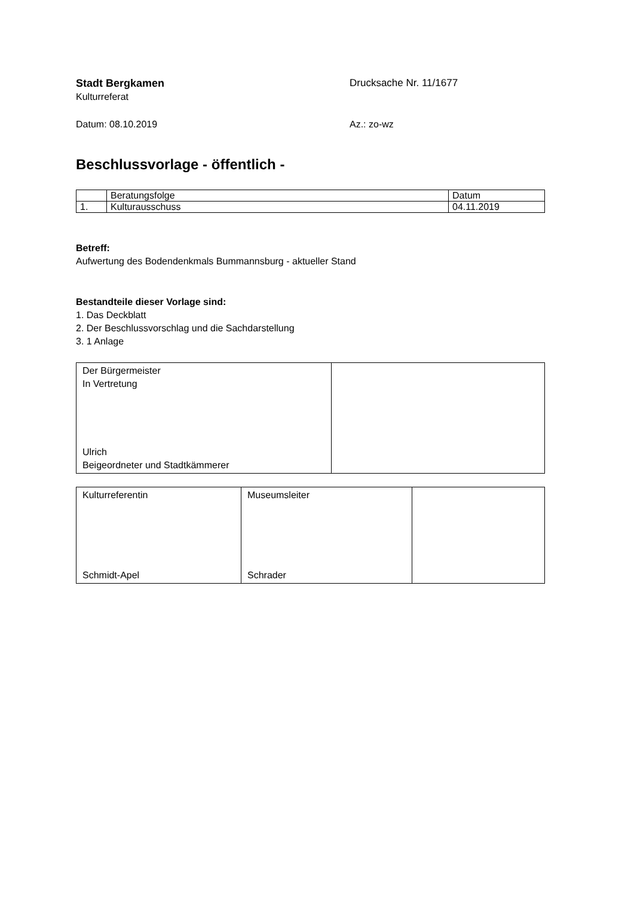Stadt Bergkamen
Kulturreferat
Drucksache Nr. 11/1677
Datum: 08.10.2019 Az.: zo-wz
Beschlussvorlage - öffentlich -
| | Beratungsfolge | Datum |
| 1. | Kulturausschuss | 04.11.2019 |
Betreff:
Aufwertung des Bodendenkmals Bummannsburg - aktueller Stand
Bestandteile dieser Vorlage sind:
1. Das Deckblatt
2. Der Beschlussvorschlag und die Sachdarstellung
3. 1 Anlage
| Der Bürgermeister In Vertretung Ulrich Beigeordneter und Stadtkämmerer | |
| Kulturreferentin Schmidt-Apel | Museumsleiter Schrader | |